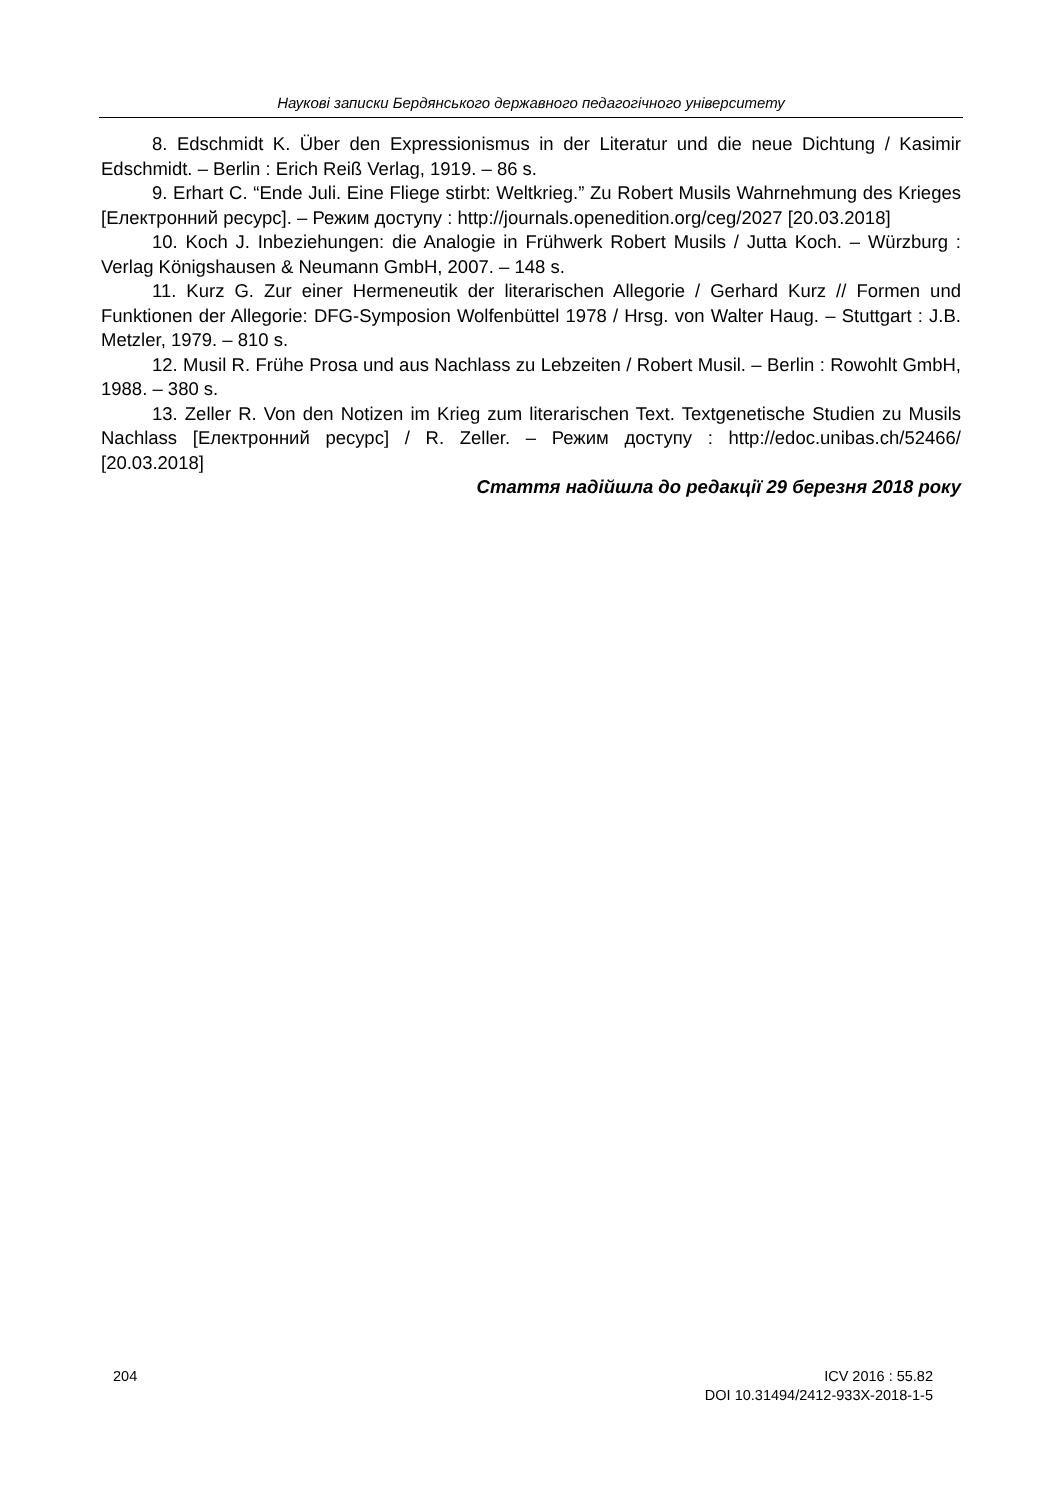Наукові записки Бердянського державного педагогічного університету
8. Edschmidt K. Über den Expressionismus in der Literatur und die neue Dichtung / Kasimir Edschmidt. – Berlin : Erich Reiß Verlag, 1919. – 86 s.
9. Erhart C. “Ende Juli. Eine Fliege stirbt: Weltkrieg.” Zu Robert Musils Wahrnehmung des Krieges [Електронний ресурс]. – Режим доступу : http://journals.openedition.org/ceg/2027 [20.03.2018]
10. Koch J. Inbeziehungen: die Analogie in Frühwerk Robert Musils / Jutta Koch. – Würzburg : Verlag Königshausen & Neumann GmbH, 2007. – 148 s.
11. Kurz G. Zur einer Hermeneutik der literarischen Allegorie / Gerhard Kurz // Formen und Funktionen der Allegorie: DFG-Symposion Wolfenbüttel 1978 / Hrsg. von Walter Haug. – Stuttgart : J.B. Metzler, 1979. – 810 s.
12. Musil R. Frühe Prosa und aus Nachlass zu Lebzeiten / Robert Musil. – Berlin : Rowohlt GmbH, 1988. – 380 s.
13. Zeller R. Von den Notizen im Krieg zum literarischen Text. Textgenetische Studien zu Musils Nachlass [Електронний ресурс] / R. Zeller. – Режим доступу : http://edoc.unibas.ch/52466/ [20.03.2018]
Стаття надійшла до редакції 29 березня 2018 року
204 ICV 2016 : 55.82
DOI 10.31494/2412-933X-2018-1-5